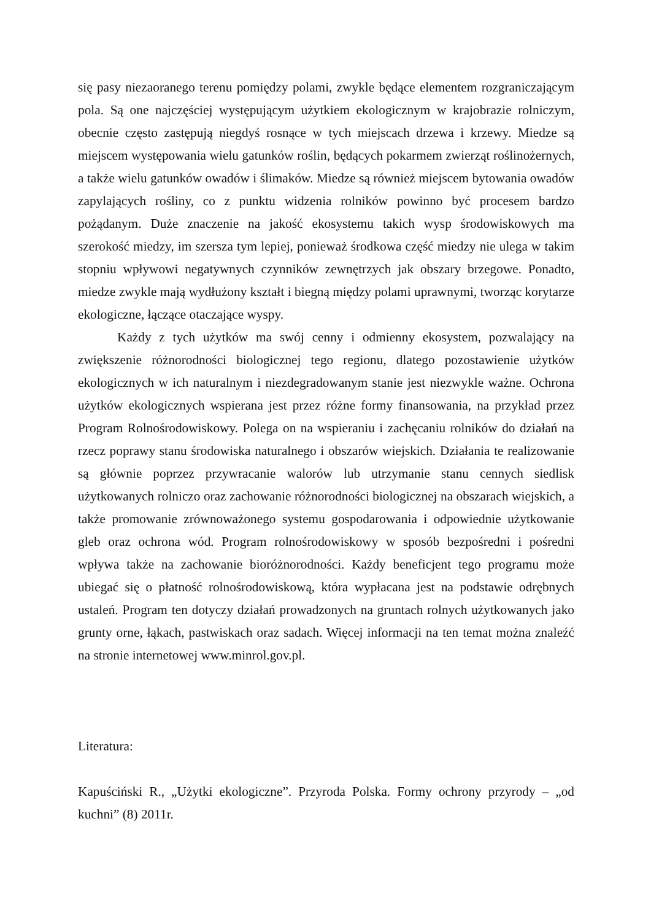się pasy niezaoranego terenu pomiędzy polami, zwykle będące elementem rozgraniczającym pola. Są one najczęściej występującym użytkiem ekologicznym w krajobrazie rolniczym, obecnie często zastępują niegdyś rosnące w tych miejscach drzewa i krzewy. Miedze są miejscem występowania wielu gatunków roślin, będących pokarmem zwierząt roślinożernych, a także wielu gatunków owadów i ślimaków. Miedze są również miejscem bytowania owadów zapylających rośliny, co z punktu widzenia rolników powinno być procesem bardzo pożądanym. Duże znaczenie na jakość ekosystemu takich wysp środowiskowych ma szerokość miedzy, im szersza tym lepiej, ponieważ środkowa część miedzy nie ulega w takim stopniu wpływowi negatywnych czynników zewnętrzych jak obszary brzegowe. Ponadto, miedze zwykle mają wydłużony kształt i biegną między polami uprawnymi, tworząc korytarze ekologiczne, łączące otaczające wyspy.
Każdy z tych użytków ma swój cenny i odmienny ekosystem, pozwalający na zwiększenie różnorodności biologicznej tego regionu, dlatego pozostawienie użytków ekologicznych w ich naturalnym i niezdegradowanym stanie jest niezwykle ważne. Ochrona użytków ekologicznych wspierana jest przez różne formy finansowania, na przykład przez Program Rolnośrodowiskowy. Polega on na wspieraniu i zachęcaniu rolników do działań na rzecz poprawy stanu środowiska naturalnego i obszarów wiejskich. Działania te realizowanie są głównie poprzez przywracanie walorów lub utrzymanie stanu cennych siedlisk użytkowanych rolniczo oraz zachowanie różnorodności biologicznej na obszarach wiejskich, a także promowanie zrównoważonego systemu gospodarowania i odpowiednie użytkowanie gleb oraz ochrona wód. Program rolnośrodowiskowy w sposób bezpośredni i pośredni wpływa także na zachowanie bioróżnorodności. Każdy beneficjent tego programu może ubiegać się o płatność rolnośrodowiskową, która wypłacana jest na podstawie odrębnych ustaleń. Program ten dotyczy działań prowadzonych na gruntach rolnych użytkowanych jako grunty orne, łąkach, pastwiskach oraz sadach. Więcej informacji na ten temat można znaleźć na stronie internetowej www.minrol.gov.pl.
Literatura:
Kapuściński R., „Użytki ekologiczne”. Przyroda Polska. Formy ochrony przyrody – „od kuchni” (8) 2011r.